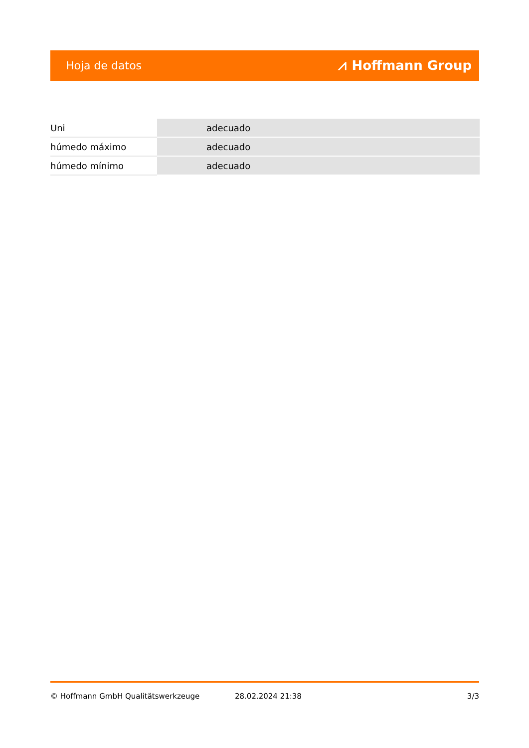Hoja de datos ⩘ Hoffmann Group
| Uni | adecuado |
| húmedo máximo | adecuado |
| húmedo mínimo | adecuado |
© Hoffmann GmbH Qualitätswerkzeuge 28.02.2024 21:38 3/3